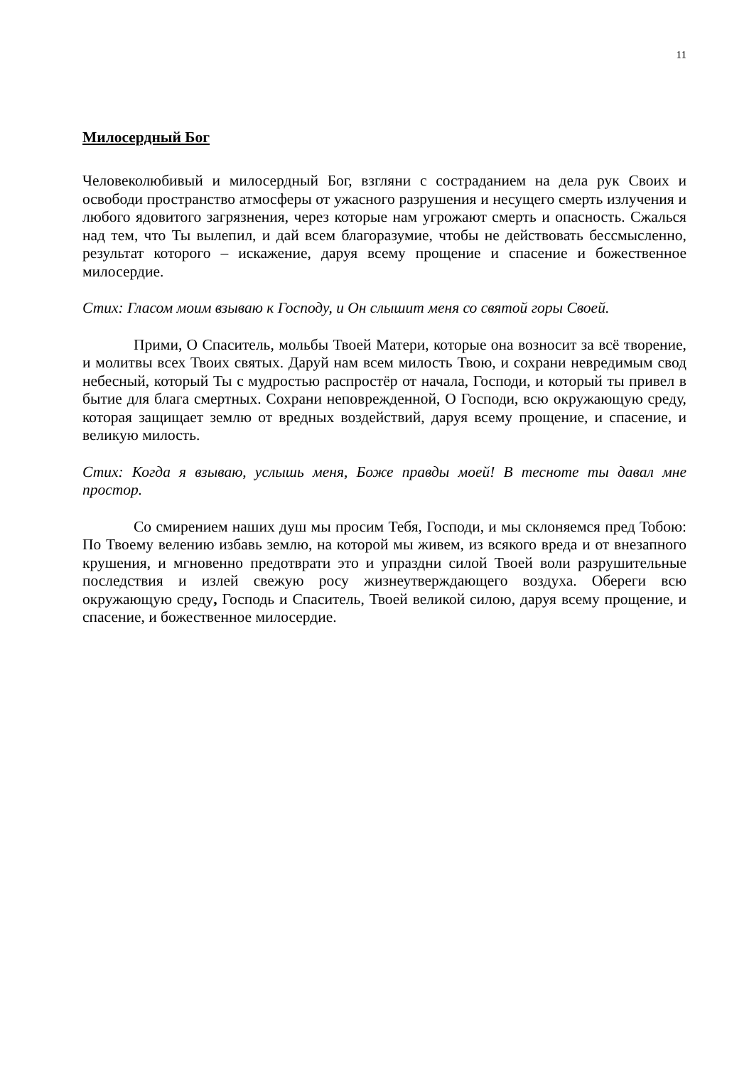11
Милосердный Бог
Человеколюбивый и милосердный Бог, взгляни с состраданием на дела рук Своих и освободи пространство атмосферы от ужасного разрушения и несущего смерть излучения и любого ядовитого загрязнения, через которые нам угрожают смерть и опасность. Сжалься над тем, что Ты вылепил, и дай всем благоразумие, чтобы не действовать бессмысленно, результат которого – искажение, даруя всему прощение и спасение и божественное милосердие.
Стих: Гласом моим взываю к Господу, и Он слышит меня со святой горы Своей.
Прими, О Спаситель, мольбы Твоей Матери, которые она возносит за всё творение, и молитвы всех Твоих святых. Даруй нам всем милость Твою, и сохрани невредимым свод небесный, который Ты с мудростью распростёр от начала, Господи, и который ты привел в бытие для блага смертных. Сохрани неповрежденной, О Господи, всю окружающую среду, которая защищает землю от вредных воздействий, даруя всему прощение, и спасение, и великую милость.
Стих: Когда я взываю, услышь меня, Боже правды моей! В тесноте ты давал мне простор.
Со смирением наших душ мы просим Тебя, Господи, и мы склоняемся пред Тобою: По Твоему велению избавь землю, на которой мы живем, из всякого вреда и от внезапного крушения, и мгновенно предотврати это и упраздни силой Твоей воли разрушительные последствия и излей свежую росу жизнеутверждающего воздуха. Обереги всю окружающую среду, Господь и Спаситель, Твоей великой силою, даруя всему прощение, и спасение, и божественное милосердие.